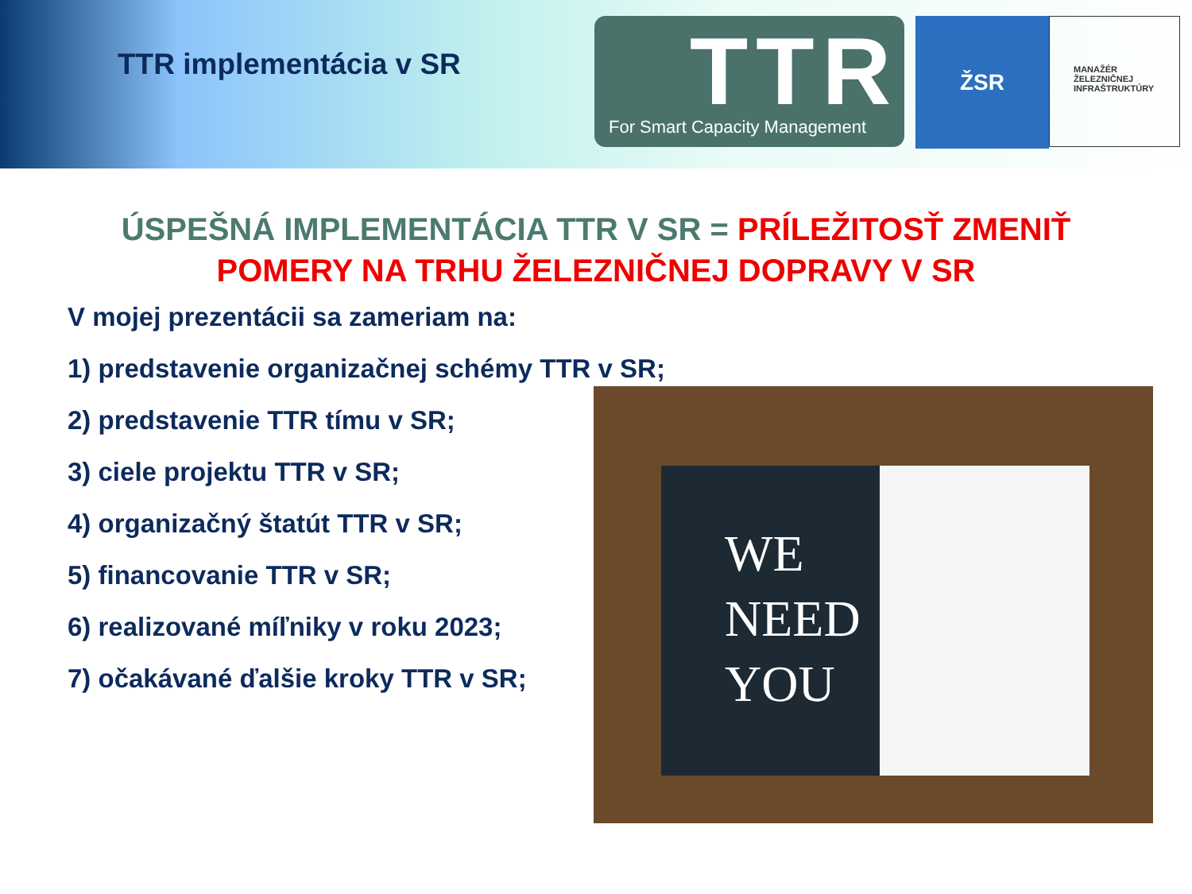TTR implementácia v SR
TTR
For Smart Capacity Management
ŽSR
MANAŽÉR
ŽELEZNIČNEJ
INFRAŠTRUKTÚRY
ÚSPEŠNÁ IMPLEMENTÁCIA TTR V SR = PRÍLEŽITOSŤ ZMENIŤ
POMERY NA TRHU ŽELEZNIČNEJ DOPRAVY V SR
V mojej prezentácii sa zameriam na:
1) predstavenie organizačnej schémy TTR v SR;
2) predstavenie TTR tímu v SR;
3) ciele projektu TTR v SR;
4) organizačný štatút TTR v SR;
5) financovanie TTR v SR;
6) realizované míľniky v roku 2023;
7) očakávané ďalšie kroky TTR v SR;
WE
NEED
YOU